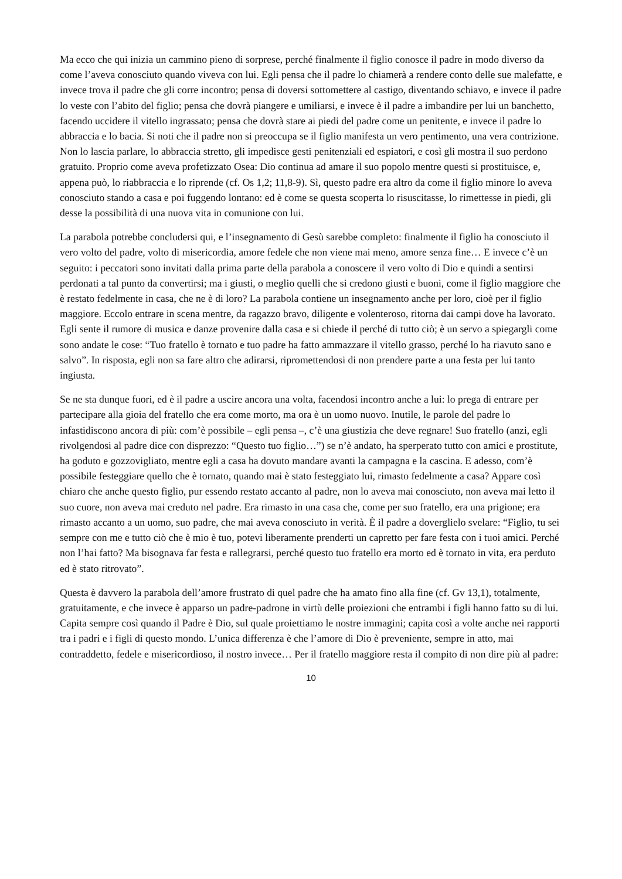Ma ecco che qui inizia un cammino pieno di sorprese, perché finalmente il figlio conosce il padre in modo diverso da come l’aveva conosciuto quando viveva con lui. Egli pensa che il padre lo chiamerà a rendere conto delle sue malefatte, e invece trova il padre che gli corre incontro; pensa di doversi sottomettere al castigo, diventando schiavo, e invece il padre lo veste con l’abito del figlio; pensa che dovrà piangere e umiliarsi, e invece è il padre a imbandire per lui un banchetto, facendo uccidere il vitello ingrassato; pensa che dovrà stare ai piedi del padre come un penitente, e invece il padre lo abbraccia e lo bacia. Si noti che il padre non si preoccupa se il figlio manifesta un vero pentimento, una vera contrizione. Non lo lascia parlare, lo abbraccia stretto, gli impedisce gesti penitenziali ed espiatori, e così gli mostra il suo perdono gratuito. Proprio come aveva profetizzato Osea: Dio continua ad amare il suo popolo mentre questi si prostituisce, e, appena può, lo riabbraccia e lo riprende (cf. Os 1,2; 11,8-9). Sì, questo padre era altro da come il figlio minore lo aveva conosciuto stando a casa e poi fuggendo lontano: ed è come se questa scoperta lo risuscitasse, lo rimettesse in piedi, gli desse la possibilità di una nuova vita in comunione con lui.
La parabola potrebbe concludersi qui, e l’insegnamento di Gesù sarebbe completo: finalmente il figlio ha conosciuto il vero volto del padre, volto di misericordia, amore fedele che non viene mai meno, amore senza fine… E invece c’è un seguito: i peccatori sono invitati dalla prima parte della parabola a conoscere il vero volto di Dio e quindi a sentirsi perdonati a tal punto da convertirsi; ma i giusti, o meglio quelli che si credono giusti e buoni, come il figlio maggiore che è restato fedelmente in casa, che ne è di loro? La parabola contiene un insegnamento anche per loro, cioè per il figlio maggiore. Eccolo entrare in scena mentre, da ragazzo bravo, diligente e volenteroso, ritorna dai campi dove ha lavorato. Egli sente il rumore di musica e danze provenire dalla casa e si chiede il perché di tutto ciò; è un servo a spiegargli come sono andate le cose: “Tuo fratello è tornato e tuo padre ha fatto ammazzare il vitello grasso, perché lo ha riavuto sano e salvo”. In risposta, egli non sa fare altro che adirarsi, ripromettendosi di non prendere parte a una festa per lui tanto ingiusta.
Se ne sta dunque fuori, ed è il padre a uscire ancora una volta, facendosi incontro anche a lui: lo prega di entrare per partecipare alla gioia del fratello che era come morto, ma ora è un uomo nuovo. Inutile, le parole del padre lo infastidiscono ancora di più: com’è possibile – egli pensa –, c’è una giustizia che deve regnare! Suo fratello (anzi, egli rivolgendosi al padre dice con disprezzo: “Questo tuo figlio…”) se n’è andato, ha sperperato tutto con amici e prostitute, ha goduto e gozzovigliato, mentre egli a casa ha dovuto mandare avanti la campagna e la cascina. E adesso, com’è possibile festeggiare quello che è tornato, quando mai è stato festeggiato lui, rimasto fedelmente a casa? Appare così chiaro che anche questo figlio, pur essendo restato accanto al padre, non lo aveva mai conosciuto, non aveva mai letto il suo cuore, non aveva mai creduto nel padre. Era rimasto in una casa che, come per suo fratello, era una prigione; era rimasto accanto a un uomo, suo padre, che mai aveva conosciuto in verità. È il padre a doverglielo svelare: “Figlio, tu sei sempre con me e tutto ciò che è mio è tuo, potevi liberamente prenderti un capretto per fare festa con i tuoi amici. Perché non l’hai fatto? Ma bisognava far festa e rallegrarsi, perché questo tuo fratello era morto ed è tornato in vita, era perduto ed è stato ritrovato”.
Questa è davvero la parabola dell’amore frustrato di quel padre che ha amato fino alla fine (cf. Gv 13,1), totalmente, gratuitamente, e che invece è apparso un padre-padrone in virtù delle proiezioni che entrambi i figli hanno fatto su di lui. Capita sempre così quando il Padre è Dio, sul quale proiettiamo le nostre immagini; capita così a volte anche nei rapporti tra i padri e i figli di questo mondo. L’unica differenza è che l’amore di Dio è preveniente, sempre in atto, mai contraddetto, fedele e misericordioso, il nostro invece… Per il fratello maggiore resta il compito di non dire più al padre:
10